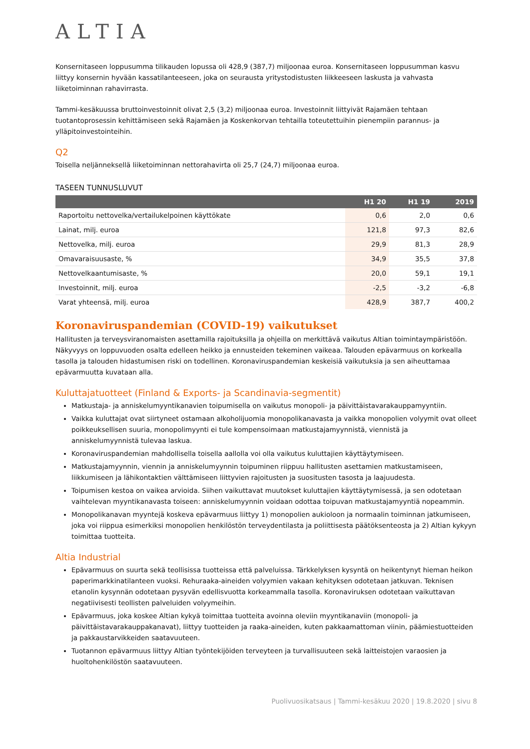ALTIA
Konsernitaseen loppusumma tilikauden lopussa oli 428,9 (387,7) miljoonaa euroa. Konsernitaseen loppusumman kasvu liittyy konsernin hyvään kassatilanteeseen, joka on seurausta yritystodistusten liikkeeseen laskusta ja vahvasta liiketoiminnan rahavirrasta.
Tammi-kesäkuussa bruttoinvestoinnit olivat 2,5 (3,2) miljoonaa euroa. Investoinnit liittyivät Rajamäen tehtaan tuotantoprosessin kehittämiseen sekä Rajamäen ja Koskenkorvan tehtailla toteutettuihin pienempiin parannus- ja ylläpitoinvestointeihin.
Q2
Toisella neljänneksellä liiketoiminnan nettorahavirta oli 25,7 (24,7) miljoonaa euroa.
TASEEN TUNNUSLUVUT
| | H1 20 | H1 19 | 2019 |
| --- | --- | --- | --- |
| Raportoitu nettovelka/vertailukelpoinen käyttökate | 0,6 | 2,0 | 0,6 |
| Lainat, milj. euroa | 121,8 | 97,3 | 82,6 |
| Nettovelka, milj. euroa | 29,9 | 81,3 | 28,9 |
| Omavaraisuusaste, % | 34,9 | 35,5 | 37,8 |
| Nettovelkaantumisaste, % | 20,0 | 59,1 | 19,1 |
| Investoinnit, milj. euroa | -2,5 | -3,2 | -6,8 |
| Varat yhteensä, milj. euroa | 428,9 | 387,7 | 400,2 |
Koronaviruspandemian (COVID-19) vaikutukset
Hallitusten ja terveysviranomaisten asettamilla rajoituksilla ja ohjeilla on merkittävä vaikutus Altian toimintaympäristöön. Näkyvyys on loppuvuoden osalta edelleen heikko ja ennusteiden tekeminen vaikeaa. Talouden epävarmuus on korkealla tasolla ja talouden hidastumisen riski on todellinen. Koronaviruspandemian keskeisiä vaikutuksia ja sen aiheuttamaa epävarmuutta kuvataan alla.
Kuluttajatuotteet (Finland & Exports- ja Scandinavia-segmentit)
Matkustaja- ja anniskelumyyntikanavien toipumisella on vaikutus monopoli- ja päivittäistavarakauppamyyntiin.
Vaikka kuluttajat ovat siirtyneet ostamaan alkoholijuomia monopolikanavasta ja vaikka monopolien volyymit ovat olleet poikkeuksellisen suuria, monopolimyynti ei tule kompensoimaan matkustajamyynnistä, viennistä ja anniskelumyynnistä tulevaa laskua.
Koronaviruspandemian mahdollisella toisella aallolla voi olla vaikutus kuluttajien käyttäytymiseen.
Matkustajamyynnin, viennin ja anniskelumyynnin toipuminen riippuu hallitusten asettamien matkustamiseen, liikkumiseen ja lähikontaktien välttämiseen liittyvien rajoitusten ja suositusten tasosta ja laajuudesta.
Toipumisen kestoa on vaikea arvioida. Siihen vaikuttavat muutokset kuluttajien käyttäytymisessä, ja sen odotetaan vaihtelevan myyntikanavasta toiseen: anniskelumyynnin voidaan odottaa toipuvan matkustajamyyntiä nopeammin.
Monopolikanavan myyntejä koskeva epävarmuus liittyy 1) monopolien aukioloon ja normaalin toiminnan jatkumiseen, joka voi riippua esimerkiksi monopolien henkilöstön terveydentilasta ja poliittisesta päätöksenteosta ja 2) Altian kykyyn toimittaa tuotteita.
Altia Industrial
Epävarmuus on suurta sekä teollisissa tuotteissa että palveluissa. Tärkkelyksen kysyntä on heikentynyt hieman heikon paperimarkkinatilanteen vuoksi. Rehuraaka-aineiden volyymien vakaan kehityksen odotetaan jatkuvan. Teknisen etanolin kysynnän odotetaan pysyvän edellisvuotta korkeammalla tasolla. Koronaviruksen odotetaan vaikuttavan negatiivisesti teollisten palveluiden volyymeihin.
Epävarmuus, joka koskee Altian kykyä toimittaa tuotteita avoinna oleviin myyntikanaviin (monopoli- ja päivittäistavarakauppakanavat), liittyy tuotteiden ja raaka-aineiden, kuten pakkaamattoman viinin, päämiestuotteiden ja pakkaustarvikkeiden saatavuuteen.
Tuotannon epävarmuus liittyy Altian työntekijöiden terveyteen ja turvallisuuteen sekä laitteistojen varaosien ja huoltohenkilöstön saatavuuteen.
Puolivuosikatsaus | Tammi-kesäkuu 2020 | 19.8.2020 | sivu 8